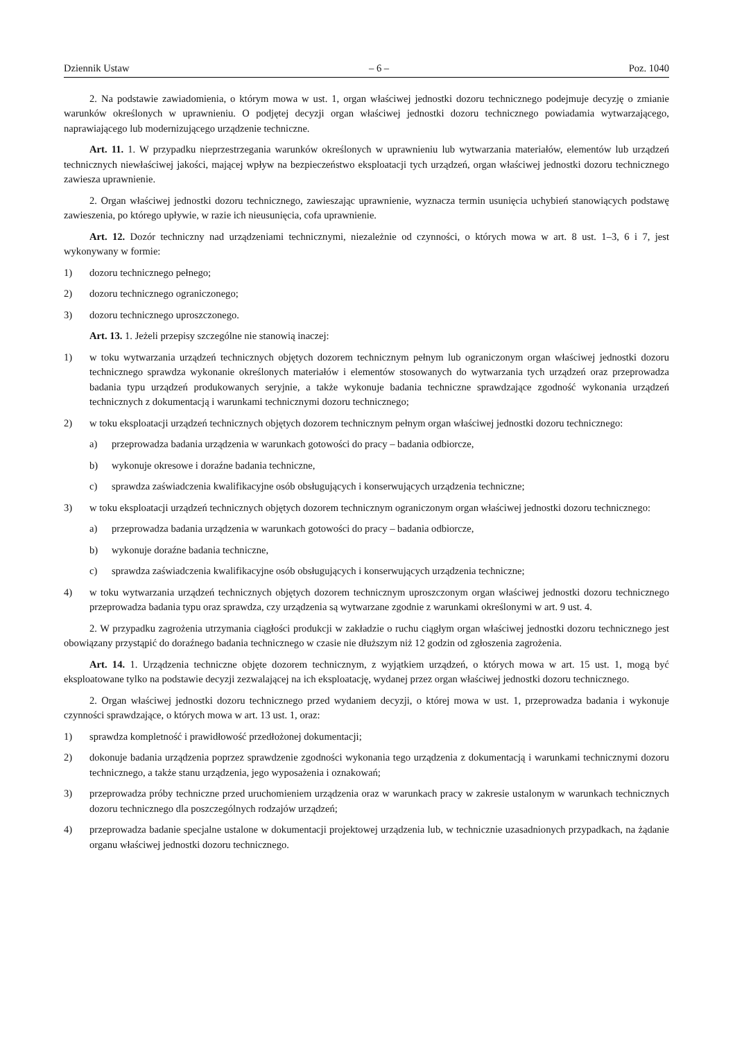Dziennik Ustaw – 6 – Poz. 1040
2. Na podstawie zawiadomienia, o którym mowa w ust. 1, organ właściwej jednostki dozoru technicznego podejmuje decyzję o zmianie warunków określonych w uprawnieniu. O podjętej decyzji organ właściwej jednostki dozoru technicznego powiadamia wytwarzającego, naprawiającego lub modernizującego urządzenie techniczne.
Art. 11. 1. W przypadku nieprzestrzegania warunków określonych w uprawnieniu lub wytwarzania materiałów, elementów lub urządzeń technicznych niewłaściwej jakości, mającej wpływ na bezpieczeństwo eksploatacji tych urządzeń, organ właściwej jednostki dozoru technicznego zawiesza uprawnienie.
2. Organ właściwej jednostki dozoru technicznego, zawieszając uprawnienie, wyznacza termin usunięcia uchybień stanowiących podstawę zawieszenia, po którego upływie, w razie ich nieusunięcia, cofa uprawnienie.
Art. 12. Dozór techniczny nad urządzeniami technicznymi, niezależnie od czynności, o których mowa w art. 8 ust. 1–3, 6 i 7, jest wykonywany w formie:
1) dozoru technicznego pełnego;
2) dozoru technicznego ograniczonego;
3) dozoru technicznego uproszczonego.
Art. 13. 1. Jeżeli przepisy szczególne nie stanowią inaczej:
1) w toku wytwarzania urządzeń technicznych objętych dozorem technicznym pełnym lub ograniczonym organ właściwej jednostki dozoru technicznego sprawdza wykonanie określonych materiałów i elementów stosowanych do wytwarzania tych urządzeń oraz przeprowadza badania typu urządzeń produkowanych seryjnie, a także wykonuje badania techniczne sprawdzające zgodność wykonania urządzeń technicznych z dokumentacją i warunkami technicznymi dozoru technicznego;
2) w toku eksploatacji urządzeń technicznych objętych dozorem technicznym pełnym organ właściwej jednostki dozoru technicznego:
a) przeprowadza badania urządzenia w warunkach gotowości do pracy – badania odbiorcze,
b) wykonuje okresowe i doraźne badania techniczne,
c) sprawdza zaświadczenia kwalifikacyjne osób obsługujących i konserwujących urządzenia techniczne;
3) w toku eksploatacji urządzeń technicznych objętych dozorem technicznym ograniczonym organ właściwej jednostki dozoru technicznego:
a) przeprowadza badania urządzenia w warunkach gotowości do pracy – badania odbiorcze,
b) wykonuje doraźne badania techniczne,
c) sprawdza zaświadczenia kwalifikacyjne osób obsługujących i konserwujących urządzenia techniczne;
4) w toku wytwarzania urządzeń technicznych objętych dozorem technicznym uproszczonym organ właściwej jednostki dozoru technicznego przeprowadza badania typu oraz sprawdza, czy urządzenia są wytwarzane zgodnie z warunkami określonymi w art. 9 ust. 4.
2. W przypadku zagrożenia utrzymania ciągłości produkcji w zakładzie o ruchu ciągłym organ właściwej jednostki dozoru technicznego jest obowiązany przystąpić do doraźnego badania technicznego w czasie nie dłuższym niż 12 godzin od zgłoszenia zagrożenia.
Art. 14. 1. Urządzenia techniczne objęte dozorem technicznym, z wyjątkiem urządzeń, o których mowa w art. 15 ust. 1, mogą być eksploatowane tylko na podstawie decyzji zezwalającej na ich eksploatację, wydanej przez organ właściwej jednostki dozoru technicznego.
2. Organ właściwej jednostki dozoru technicznego przed wydaniem decyzji, o której mowa w ust. 1, przeprowadza badania i wykonuje czynności sprawdzające, o których mowa w art. 13 ust. 1, oraz:
1) sprawdza kompletność i prawidłowość przedłożonej dokumentacji;
2) dokonuje badania urządzenia poprzez sprawdzenie zgodności wykonania tego urządzenia z dokumentacją i warunkami technicznymi dozoru technicznego, a także stanu urządzenia, jego wyposażenia i oznakowań;
3) przeprowadza próby techniczne przed uruchomieniem urządzenia oraz w warunkach pracy w zakresie ustalonym w warunkach technicznych dozoru technicznego dla poszczególnych rodzajów urządzeń;
4) przeprowadza badanie specjalne ustalone w dokumentacji projektowej urządzenia lub, w technicznie uzasadnionych przypadkach, na żądanie organu właściwej jednostki dozoru technicznego.